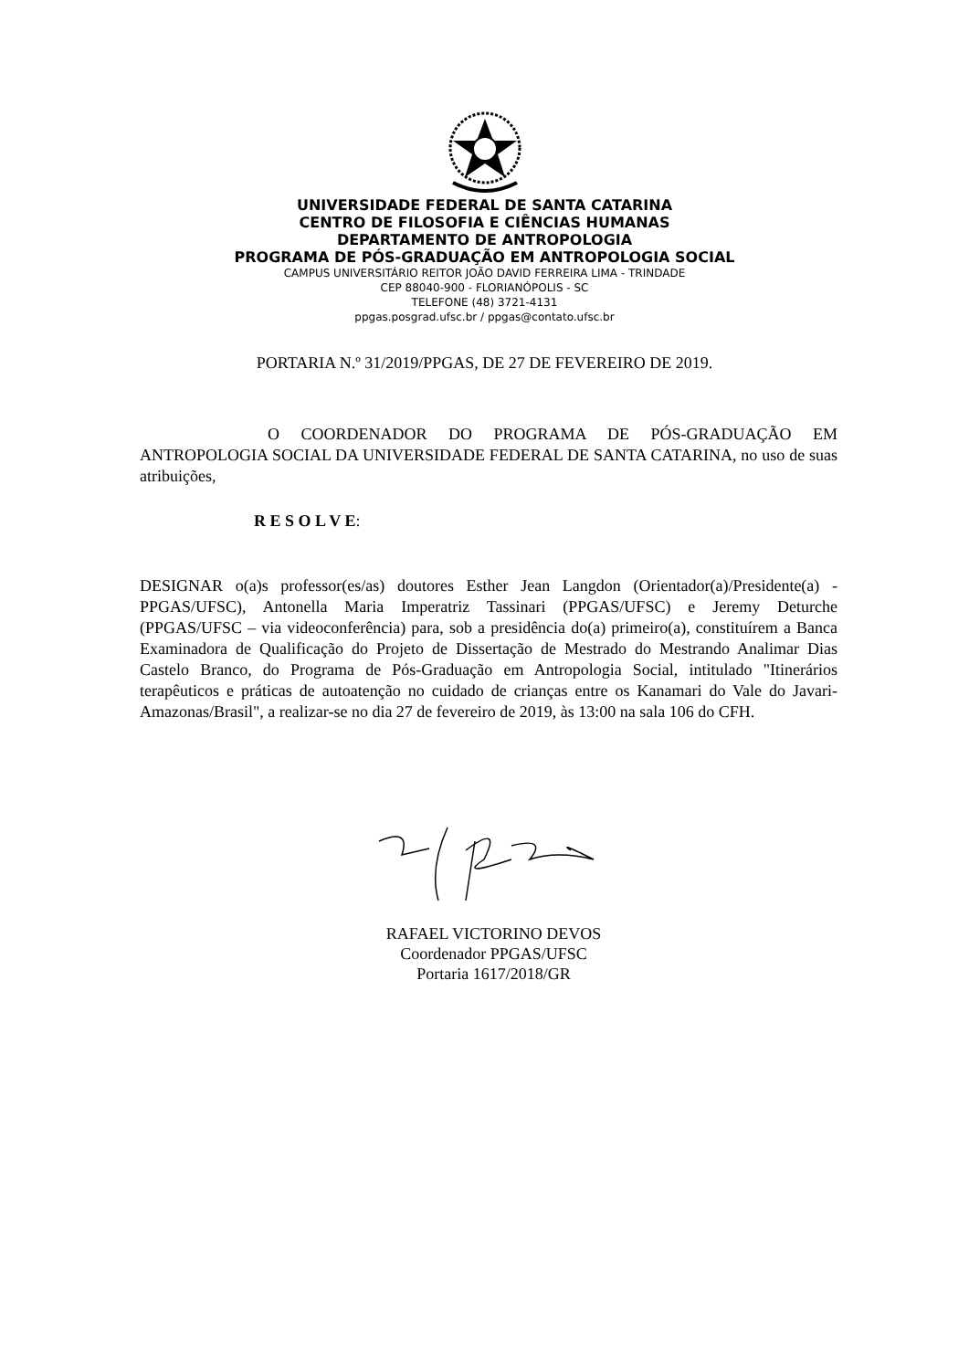UNIVERSIDADE FEDERAL DE SANTA CATARINA
CENTRO DE FILOSOFIA E CIÊNCIAS HUMANAS
DEPARTAMENTO DE ANTROPOLOGIA
PROGRAMA DE PÓS-GRADUAÇÃO EM ANTROPOLOGIA SOCIAL
CAMPUS UNIVERSITÁRIO REITOR JOÃO DAVID FERREIRA LIMA - TRINDADE
CEP 88040-900 - FLORIANÓPOLIS - SC
TELEFONE (48) 3721-4131
ppgas.posgrad.ufsc.br / ppgas@contato.ufsc.br
PORTARIA N.º 31/2019/PPGAS, DE 27 DE FEVEREIRO DE 2019.
O COORDENADOR DO PROGRAMA DE PÓS-GRADUAÇÃO EM ANTROPOLOGIA SOCIAL DA UNIVERSIDADE FEDERAL DE SANTA CATARINA, no uso de suas atribuições,
R E S O L V E:
DESIGNAR o(a)s professor(es/as) doutores Esther Jean Langdon (Orientador(a)/Presidente(a) - PPGAS/UFSC), Antonella Maria Imperatriz Tassinari (PPGAS/UFSC) e Jeremy Deturche (PPGAS/UFSC – via videoconferência) para, sob a presidência do(a) primeiro(a), constituírem a Banca Examinadora de Qualificação do Projeto de Dissertação de Mestrado do Mestrando Analimar Dias Castelo Branco, do Programa de Pós-Graduação em Antropologia Social, intitulado "Itinerários terapêuticos e práticas de autoatenção no cuidado de crianças entre os Kanamari do Vale do Javari-Amazonas/Brasil", a realizar-se no dia 27 de fevereiro de 2019, às 13:00 na sala 106 do CFH.
RAFAEL VICTORINO DEVOS
Coordenador PPGAS/UFSC
Portaria 1617/2018/GR